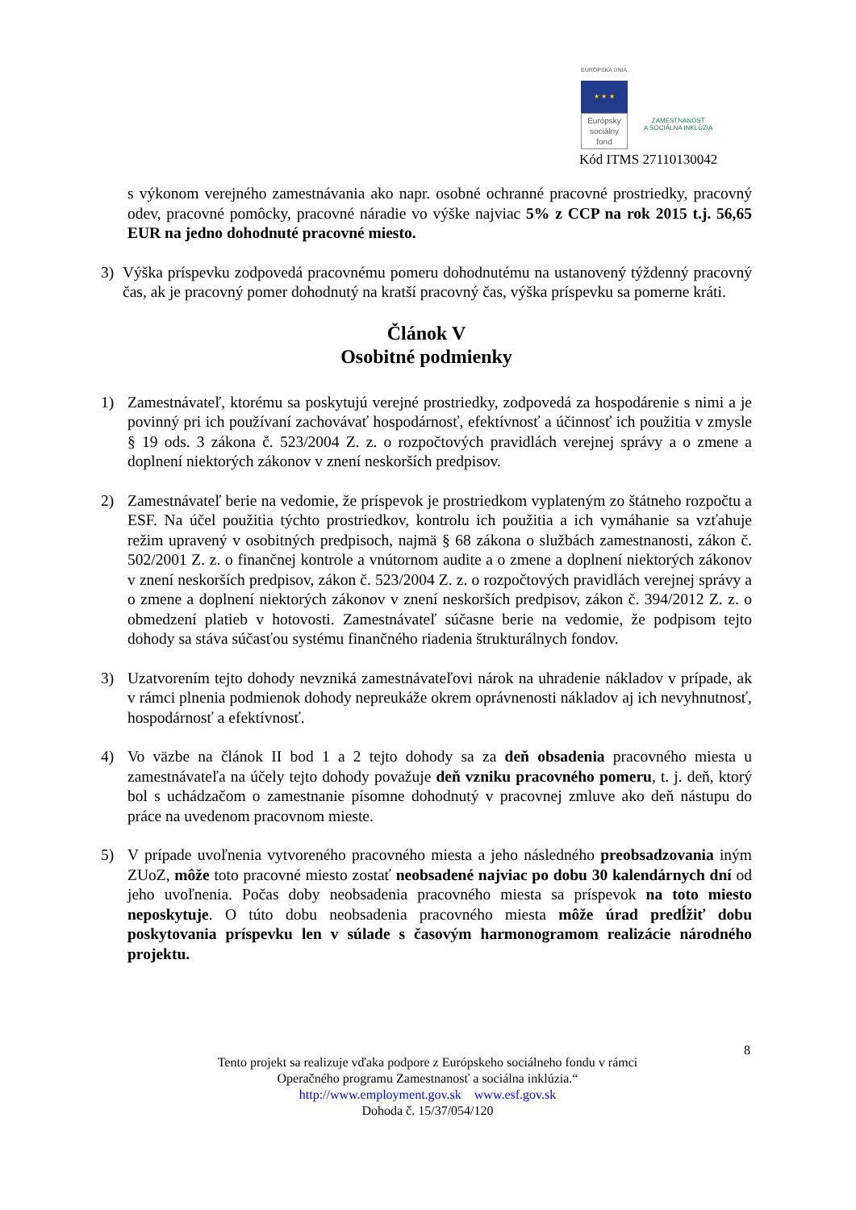EURÓPSKA ÚNIA
★ ★ ★
Európsky sociálny fond
ZAMESTNANOSŤ
A SOCIÁLNA INKLÚZIA
Kód ITMS 27110130042
s výkonom verejného zamestnávania ako napr. osobné ochranné pracovné prostriedky, pracovný odev, pracovné pomôcky, pracovné náradie vo výške najviac 5% z CCP na rok 2015 t.j. 56,65 EUR na jedno dohodnuté pracovné miesto.
3) Výška príspevku zodpovedá pracovnému pomeru dohodnutému na ustanovený týždenný pracovný čas, ak je pracovný pomer dohodnutý na kratší pracovný čas, výška príspevku sa pomerne kráti.
Článok V
Osobitné podmienky
1) Zamestnávateľ, ktorému sa poskytujú verejné prostriedky, zodpovedá za hospodárenie s nimi a je povinný pri ich používaní zachovávať hospodárnosť, efektívnosť a účinnosť ich použitia v zmysle § 19 ods. 3 zákona č. 523/2004 Z. z. o rozpočtových pravidlách verejnej správy a o zmene a doplnení niektorých zákonov v znení neskorších predpisov.
2) Zamestnávateľ berie na vedomie, že príspevok je prostriedkom vyplateným zo štátneho rozpočtu a ESF. Na účel použitia týchto prostriedkov, kontrolu ich použitia a ich vymáhanie sa vzťahuje režim upravený v osobitných predpisoch, najmä § 68 zákona o službách zamestnanosti, zákon č. 502/2001 Z. z. o finančnej kontrole a vnútornom audite a o zmene a doplnení niektorých zákonov v znení neskorších predpisov, zákon č. 523/2004 Z. z. o rozpočtových pravidlách verejnej správy a o zmene a doplnení niektorých zákonov v znení neskorších predpisov, zákon č. 394/2012 Z. z. o obmedzení platieb v hotovosti. Zamestnávateľ súčasne berie na vedomie, že podpisom tejto dohody sa stáva súčasťou systému finančného riadenia štrukturálnych fondov.
3) Uzatvorením tejto dohody nevzniká zamestnávateľovi nárok na uhradenie nákladov v prípade, ak v rámci plnenia podmienok dohody nepreukáže okrem oprávnenosti nákladov aj ich nevyhnutnosť, hospodárnosť a efektívnosť.
4) Vo väzbe na článok II bod 1 a 2 tejto dohody sa za deň obsadenia pracovného miesta u zamestnávateľa na účely tejto dohody považuje deň vzniku pracovného pomeru, t. j. deň, ktorý bol s uchádzačom o zamestnanie písomne dohodnutý v pracovnej zmluve ako deň nástupu do práce na uvedenom pracovnom mieste.
5) V prípade uvoľnenia vytvoreného pracovného miesta a jeho následného preobsadzovania iným ZUoZ, môže toto pracovné miesto zostať neobsadené najviac po dobu 30 kalendárnych dní od jeho uvoľnenia. Počas doby neobsadenia pracovného miesta sa príspevok na toto miesto neposkytuje. O túto dobu neobsadenia pracovného miesta môže úrad predĺžiť dobu poskytovania príspevku len v súlade s časovým harmonogramom realizácie národného projektu.
8
Tento projekt sa realizuje vďaka podpore z Európskeho sociálneho fondu v rámci
Operačného programu Zamestnanosť a sociálna inklúzia.“
http://www.employment.gov.sk www.esf.gov.sk
Dohoda č. 15/37/054/120